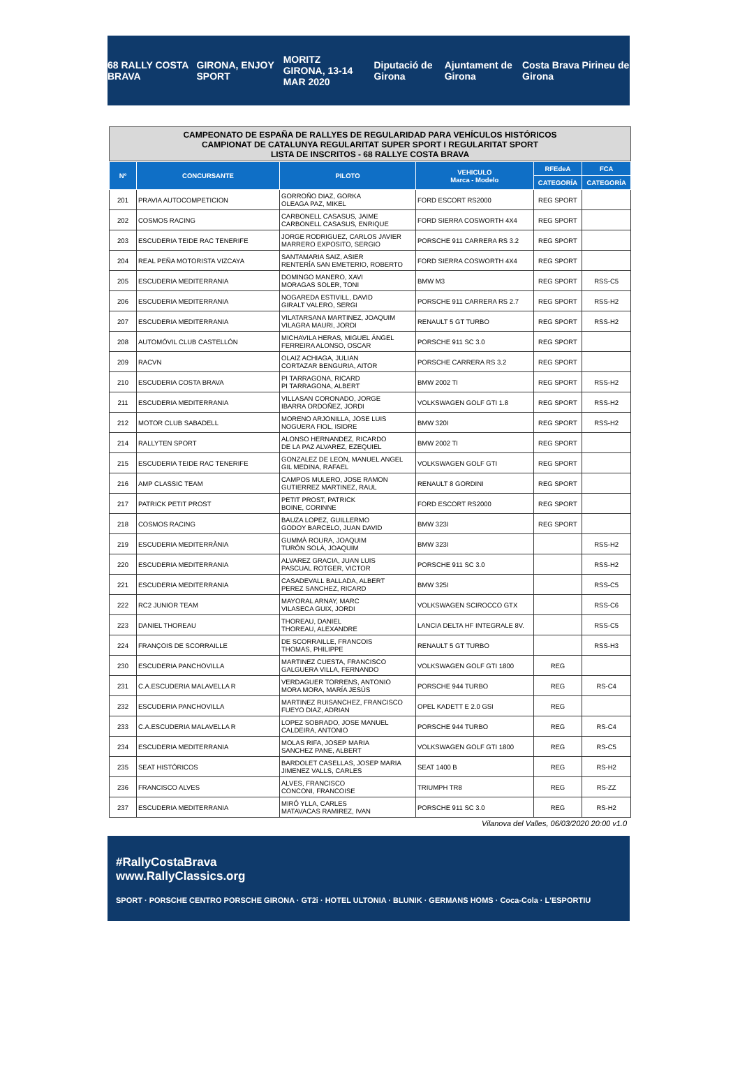68 RALLY COSTA BRAVA GIRONA, ENJOY SPORT MORITZ
GIRONA, 13-14 MAR 2020 Diputació de Girona Ajuntament de Girona Costa Brava Pirineu de Girona
CAMPEONATO DE ESPAÑA DE RALLYES DE REGULARIDAD PARA VEHÍCULOS HISTÓRICOS
CAMPIONAT DE CATALUNYA REGULARITAT SUPER SPORT I REGULARITAT SPORT
LISTA DE INSCRITOS - 68 RALLYE COSTA BRAVA
| Nº | CONCURSANTE | PILOTO | VEHICULO Marca - Modelo | RFEdeA | FCA |
| --- | --- | --- | --- | --- | --- |
| | | | | CATEGORÍA | CATEGORÍA |
| 201 | PRAVIA AUTOCOMPETICION | GORROÑO DIAZ, GORKA OLEAGA PAZ, MIKEL | FORD ESCORT RS2000 | REG SPORT | |
| 202 | COSMOS RACING | CARBONELL CASASUS, JAIME CARBONELL CASASUS, ENRIQUE | FORD SIERRA COSWORTH 4X4 | REG SPORT | |
| 203 | ESCUDERIA TEIDE RAC TENERIFE | JORGE RODRIGUEZ, CARLOS JAVIER MARRERO EXPOSITO, SERGIO | PORSCHE 911 CARRERA RS 3.2 | REG SPORT | |
| 204 | REAL PEÑA MOTORISTA VIZCAYA | SANTAMARIA SAIZ, ASIER RENTERÍA SAN EMETERIO, ROBERTO | FORD SIERRA COSWORTH 4X4 | REG SPORT | |
| 205 | ESCUDERIA MEDITERRANIA | DOMINGO MANERO, XAVI MORAGAS SOLER, TONI | BMW M3 | REG SPORT | RSS-C5 |
| 206 | ESCUDERIA MEDITERRANIA | NOGAREDA ESTIVILL, DAVID GIRALT VALERO, SERGI | PORSCHE 911 CARRERA RS 2.7 | REG SPORT | RSS-H2 |
| 207 | ESCUDERIA MEDITERRANIA | VILATARSANA MARTINEZ, JOAQUIM VILAGRA MAURI, JORDI | RENAULT 5 GT TURBO | REG SPORT | RSS-H2 |
| 208 | AUTOMÓVIL CLUB CASTELLÓN | MICHAVILA HERAS, MIGUEL ÁNGEL FERREIRA ALONSO, OSCAR | PORSCHE 911 SC 3.0 | REG SPORT | |
| 209 | RACVN | OLAIZ ACHIAGA, JULIAN CORTAZAR BENGURIA, AITOR | PORSCHE CARRERA RS 3.2 | REG SPORT | |
| 210 | ESCUDERIA COSTA BRAVA | PI TARRAGONA, RICARD PI TARRAGONA, ALBERT | BMW 2002 TI | REG SPORT | RSS-H2 |
| 211 | ESCUDERIA MEDITERRANIA | VILLASAN CORONADO, JORGE IBARRA ORDOÑEZ, JORDI | VOLKSWAGEN GOLF GTI 1.8 | REG SPORT | RSS-H2 |
| 212 | MOTOR CLUB SABADELL | MORENO ARJONILLA, JOSE LUIS NOGUERA FIOL, ISIDRE | BMW 320I | REG SPORT | RSS-H2 |
| 214 | RALLYTEN SPORT | ALONSO HERNANDEZ, RICARDO DE LA PAZ ALVAREZ, EZEQUIEL | BMW 2002 TI | REG SPORT | |
| 215 | ESCUDERIA TEIDE RAC TENERIFE | GONZALEZ DE LEON, MANUEL ANGEL GIL MEDINA, RAFAEL | VOLKSWAGEN GOLF GTI | REG SPORT | |
| 216 | AMP CLASSIC TEAM | CAMPOS MULERO, JOSE RAMON GUTIERREZ MARTINEZ, RAUL | RENAULT 8 GORDINI | REG SPORT | |
| 217 | PATRICK PETIT PROST | PETIT PROST, PATRICK BOINE, CORINNE | FORD ESCORT RS2000 | REG SPORT | |
| 218 | COSMOS RACING | BAUZA LOPEZ, GUILLERMO GODOY BARCELO, JUAN DAVID | BMW 323I | REG SPORT | |
| 219 | ESCUDERIA MEDITERRÀNIA | GUMMÀ ROURA, JOAQUIM TURÓN SOLÀ, JOAQUIM | BMW 323I | | RSS-H2 |
| 220 | ESCUDERIA MEDITERRANIA | ALVAREZ GRACIA, JUAN LUIS PASCUAL ROTGER, VICTOR | PORSCHE 911 SC 3.0 | | RSS-H2 |
| 221 | ESCUDERIA MEDITERRANIA | CASADEVALL BALLADA, ALBERT PEREZ SANCHEZ, RICARD | BMW 325I | | RSS-C5 |
| 222 | RC2 JUNIOR TEAM | MAYORAL ARNAY, MARC VILASECA GUIX, JORDI | VOLKSWAGEN SCIROCCO GTX | | RSS-C6 |
| 223 | DANIEL THOREAU | THOREAU, DANIEL THOREAU, ALEXANDRE | LANCIA DELTA HF INTEGRALE 8V. | | RSS-C5 |
| 224 | FRANÇOIS DE SCORRAILLE | DE SCORRAILLE, FRANCOIS THOMAS, PHILIPPE | RENAULT 5 GT TURBO | | RSS-H3 |
| 230 | ESCUDERIA PANCHOVILLA | MARTINEZ CUESTA, FRANCISCO GALGUERA VILLA, FERNANDO | VOLKSWAGEN GOLF GTI 1800 | REG | |
| 231 | C.A.ESCUDERIA MALAVELLA R | VERDAGUER TORRENS, ANTONIO MORA MORA, MARÍA JESÚS | PORSCHE 944 TURBO | REG | RS-C4 |
| 232 | ESCUDERIA PANCHOVILLA | MARTINEZ RUISANCHEZ, FRANCISCO FUEYO DIAZ, ADRIAN | OPEL KADETT E 2.0 GSI | REG | |
| 233 | C.A.ESCUDERIA MALAVELLA R | LOPEZ SOBRADO, JOSE MANUEL CALDEIRA, ANTONIO | PORSCHE 944 TURBO | REG | RS-C4 |
| 234 | ESCUDERIA MEDITERRANIA | MOLAS RIFA, JOSEP MARIA SANCHEZ PANE, ALBERT | VOLKSWAGEN GOLF GTI 1800 | REG | RS-C5 |
| 235 | SEAT HISTÓRICOS | BARDOLET CASELLAS, JOSEP MARIA JIMENEZ VALLS, CARLES | SEAT 1400 B | REG | RS-H2 |
| 236 | FRANCISCO ALVES | ALVES, FRANCISCO CONCONI, FRANCOISE | TRIUMPH TR8 | REG | RS-ZZ |
| 237 | ESCUDERIA MEDITERRANIA | MIRÓ YLLA, CARLES MATAVACAS RAMIREZ, IVAN | PORSCHE 911 SC 3.0 | REG | RS-H2 |
Vilanova del Valles, 06/03/2020 20:00 v1.0
#RallyCostaBrava
www.RallyClassics.org
SPORT · PORSCHE CENTRO PORSCHE GIRONA · GT2i · HOTEL ULTONIA · BLUNIK · GERMANS HOMS · Coca-Cola · L'ESPORTIU